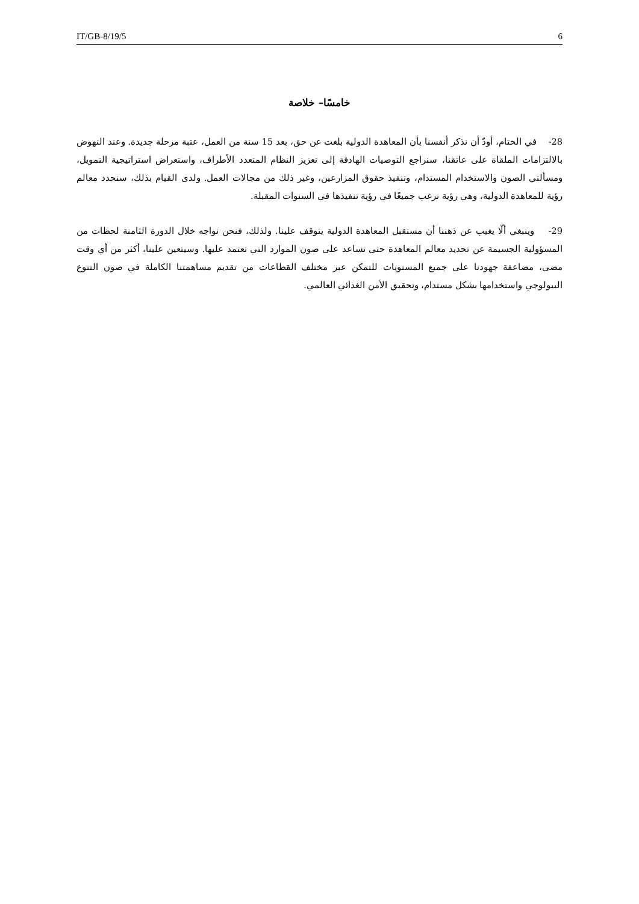IT/GB-8/19/5 6
خامسًا– خلاصة
28- في الختام، أودّ أن نذكر أنفسنا بأن المعاهدة الدولية بلغت عن حق، بعد 15 سنة من العمل، عتبة مرحلة جديدة. وعند النهوض بالالتزامات الملقاة على عاتقنا، سنراجع التوصيات الهادفة إلى تعزيز النظام المتعدد الأطراف، واستعراض استراتيجية التمويل، ومسألتي الصون والاستخدام المستدام، وتنفيذ حقوق المزارعين، وغير ذلك من مجالات العمل. ولدى القيام بذلك، سنحدد معالم رؤية للمعاهدة الدولية، وهي رؤية نرغب جميعًا في رؤية تنفيذها في السنوات المقبلة.
29- وينبغي ألّا يغيب عن ذهننا أن مستقبل المعاهدة الدولية يتوقف علينا. ولذلك، فنحن نواجه خلال الدورة الثامنة لحظات من المسؤولية الجسيمة عن تحديد معالم المعاهدة حتى تساعد على صون الموارد التي نعتمد عليها. وسيتعين علينا، أكثر من أي وقت مضى، مضاعفة جهودنا على جميع المستويات للتمكن عبر مختلف القطاعات من تقديم مساهمتنا الكاملة في صون التنوع البيولوجي واستخدامها بشكل مستدام، وتحقيق الأمن الغذائي العالمي.